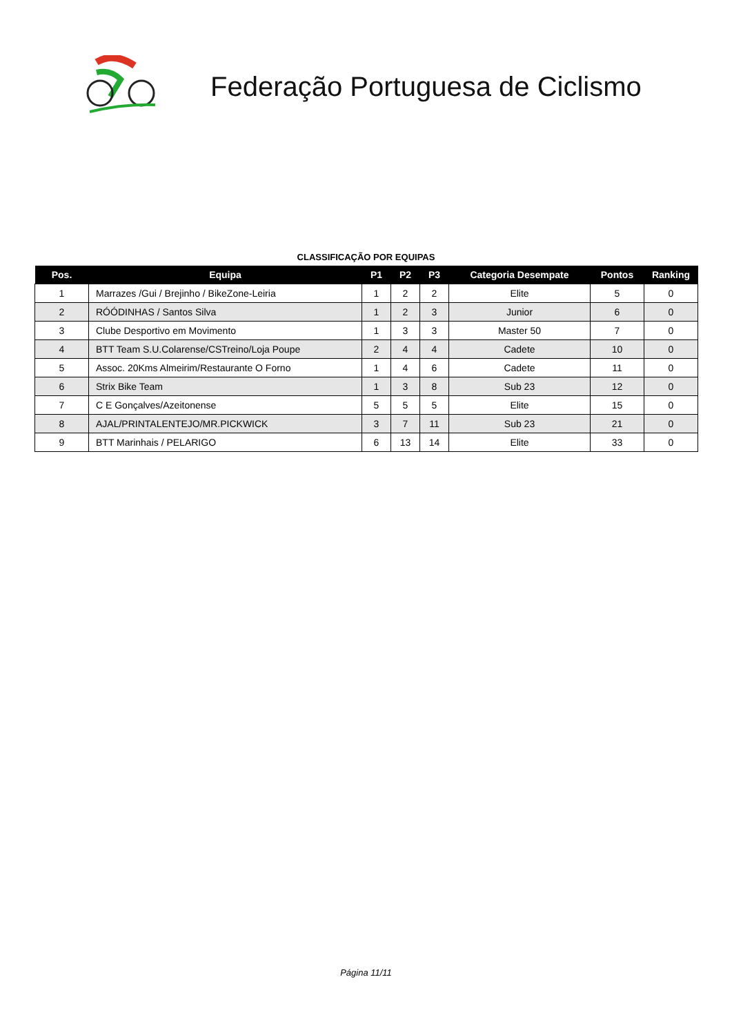Federação Portuguesa de Ciclismo
CLASSIFICAÇÃO POR EQUIPAS
| Pos. | Equipa | P1 | P2 | P3 | Categoria Desempate | Pontos | Ranking |
| --- | --- | --- | --- | --- | --- | --- | --- |
| 1 | Marrazes /Gui / Brejinho / BikeZone-Leiria | 1 | 2 | 2 | Elite | 5 | 0 |
| 2 | RÓÓDINHAS / Santos Silva | 1 | 2 | 3 | Junior | 6 | 0 |
| 3 | Clube Desportivo em Movimento | 1 | 3 | 3 | Master 50 | 7 | 0 |
| 4 | BTT Team S.U.Colarense/CSTreino/Loja Poupe | 2 | 4 | 4 | Cadete | 10 | 0 |
| 5 | Assoc. 20Kms Almeirim/Restaurante O Forno | 1 | 4 | 6 | Cadete | 11 | 0 |
| 6 | Strix Bike Team | 1 | 3 | 8 | Sub 23 | 12 | 0 |
| 7 | C E Gonçalves/Azeitonense | 5 | 5 | 5 | Elite | 15 | 0 |
| 8 | AJAL/PRINTALENTEJO/MR.PICKWICK | 3 | 7 | 11 | Sub 23 | 21 | 0 |
| 9 | BTT Marinhais / PELARIGO | 6 | 13 | 14 | Elite | 33 | 0 |
Página 11/11